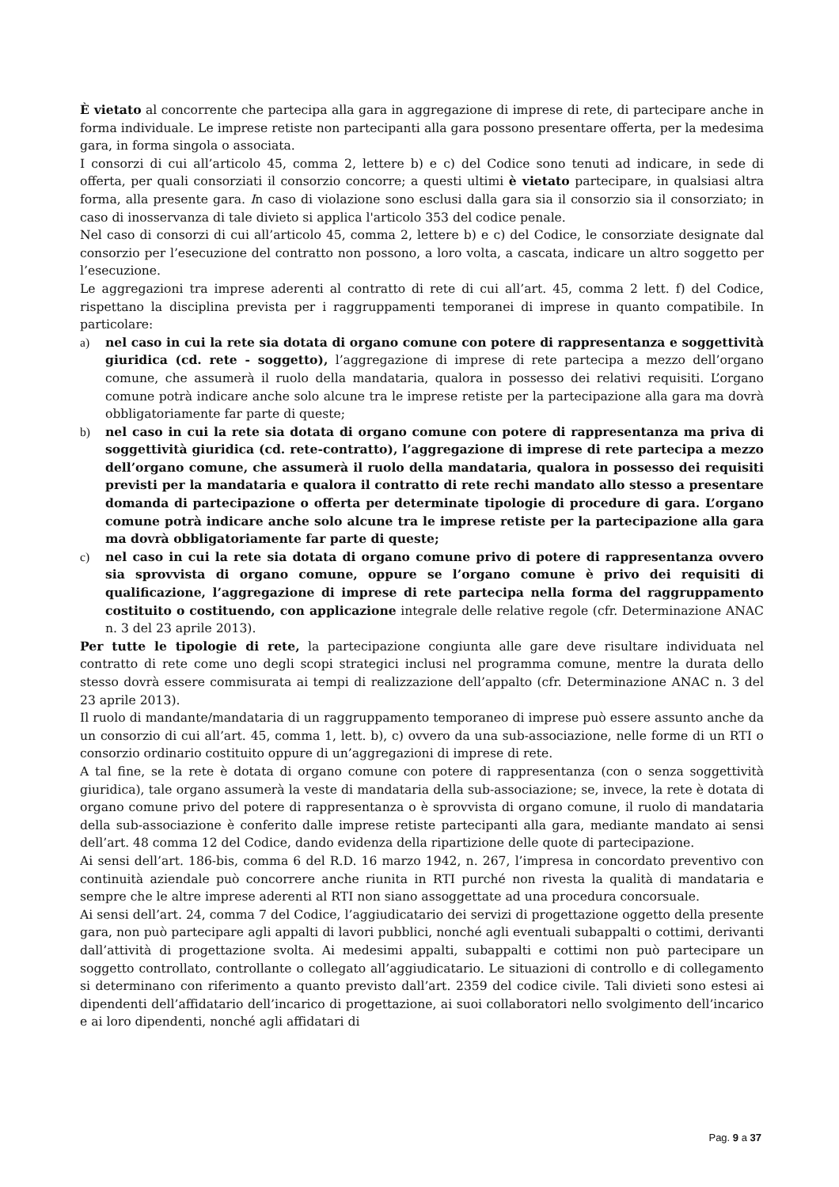È vietato al concorrente che partecipa alla gara in aggregazione di imprese di rete, di partecipare anche in forma individuale. Le imprese retiste non partecipanti alla gara possono presentare offerta, per la medesima gara, in forma singola o associata.
I consorzi di cui all’articolo 45, comma 2, lettere b) e c) del Codice sono tenuti ad indicare, in sede di offerta, per quali consorziati il consorzio concorre; a questi ultimi è vietato partecipare, in qualsiasi altra forma, alla presente gara. In caso di violazione sono esclusi dalla gara sia il consorzio sia il consorziato; in caso di inosservanza di tale divieto si applica l'articolo 353 del codice penale.
Nel caso di consorzi di cui all’articolo 45, comma 2, lettere b) e c) del Codice, le consorziate designate dal consorzio per l’esecuzione del contratto non possono, a loro volta, a cascata, indicare un altro soggetto per l’esecuzione.
Le aggregazioni tra imprese aderenti al contratto di rete di cui all’art. 45, comma 2 lett. f) del Codice, rispettano la disciplina prevista per i raggruppamenti temporanei di imprese in quanto compatibile. In particolare:
a) nel caso in cui la rete sia dotata di organo comune con potere di rappresentanza e soggettività giuridica (cd. rete - soggetto), l’aggregazione di imprese di rete partecipa a mezzo dell’organo comune, che assumerà il ruolo della mandataria, qualora in possesso dei relativi requisiti. L’organo comune potrà indicare anche solo alcune tra le imprese retiste per la partecipazione alla gara ma dovrà obbligatoriamente far parte di queste;
b) nel caso in cui la rete sia dotata di organo comune con potere di rappresentanza ma priva di soggettività giuridica (cd. rete-contratto), l’aggregazione di imprese di rete partecipa a mezzo dell’organo comune, che assumerà il ruolo della mandataria, qualora in possesso dei requisiti previsti per la mandataria e qualora il contratto di rete rechi mandato allo stesso a presentare domanda di partecipazione o offerta per determinate tipologie di procedure di gara. L’organo comune potrà indicare anche solo alcune tra le imprese retiste per la partecipazione alla gara ma dovrà obbligatoriamente far parte di queste;
c) nel caso in cui la rete sia dotata di organo comune privo di potere di rappresentanza ovvero sia sprovvista di organo comune, oppure se l’organo comune è privo dei requisiti di qualificazione, l’aggregazione di imprese di rete partecipa nella forma del raggruppamento costituito o costituendo, con applicazione integrale delle relative regole (cfr. Determinazione ANAC n. 3 del 23 aprile 2013).
Per tutte le tipologie di rete, la partecipazione congiunta alle gare deve risultare individuata nel contratto di rete come uno degli scopi strategici inclusi nel programma comune, mentre la durata dello stesso dovrà essere commisurata ai tempi di realizzazione dell’appalto (cfr. Determinazione ANAC n. 3 del 23 aprile 2013).
Il ruolo di mandante/mandataria di un raggruppamento temporaneo di imprese può essere assunto anche da un consorzio di cui all’art. 45, comma 1, lett. b), c) ovvero da una sub-associazione, nelle forme di un RTI o consorzio ordinario costituito oppure di un’aggregazioni di imprese di rete.
A tal fine, se la rete è dotata di organo comune con potere di rappresentanza (con o senza soggettività giuridica), tale organo assumerà la veste di mandataria della sub-associazione; se, invece, la rete è dotata di organo comune privo del potere di rappresentanza o è sprovvista di organo comune, il ruolo di mandataria della sub-associazione è conferito dalle imprese retiste partecipanti alla gara, mediante mandato ai sensi dell’art. 48 comma 12 del Codice, dando evidenza della ripartizione delle quote di partecipazione.
Ai sensi dell’art. 186-bis, comma 6 del R.D. 16 marzo 1942, n. 267, l’impresa in concordato preventivo con continuità aziendale può concorrere anche riunita in RTI purché non rivesta la qualità di mandataria e sempre che le altre imprese aderenti al RTI non siano assoggettate ad una procedura concorsuale.
Ai sensi dell’art. 24, comma 7 del Codice, l’aggiudicatario dei servizi di progettazione oggetto della presente gara, non può partecipare agli appalti di lavori pubblici, nonché agli eventuali subappalti o cottimi, derivanti dall’attività di progettazione svolta. Ai medesimi appalti, subappalti e cottimi non può partecipare un soggetto controllato, controllante o collegato all’aggiudicatario. Le situazioni di controllo e di collegamento si determinano con riferimento a quanto previsto dall’art. 2359 del codice civile. Tali divieti sono estesi ai dipendenti dell’affidatario dell’incarico di progettazione, ai suoi collaboratori nello svolgimento dell’incarico e ai loro dipendenti, nonché agli affidatari di
Pag. 9 a 37